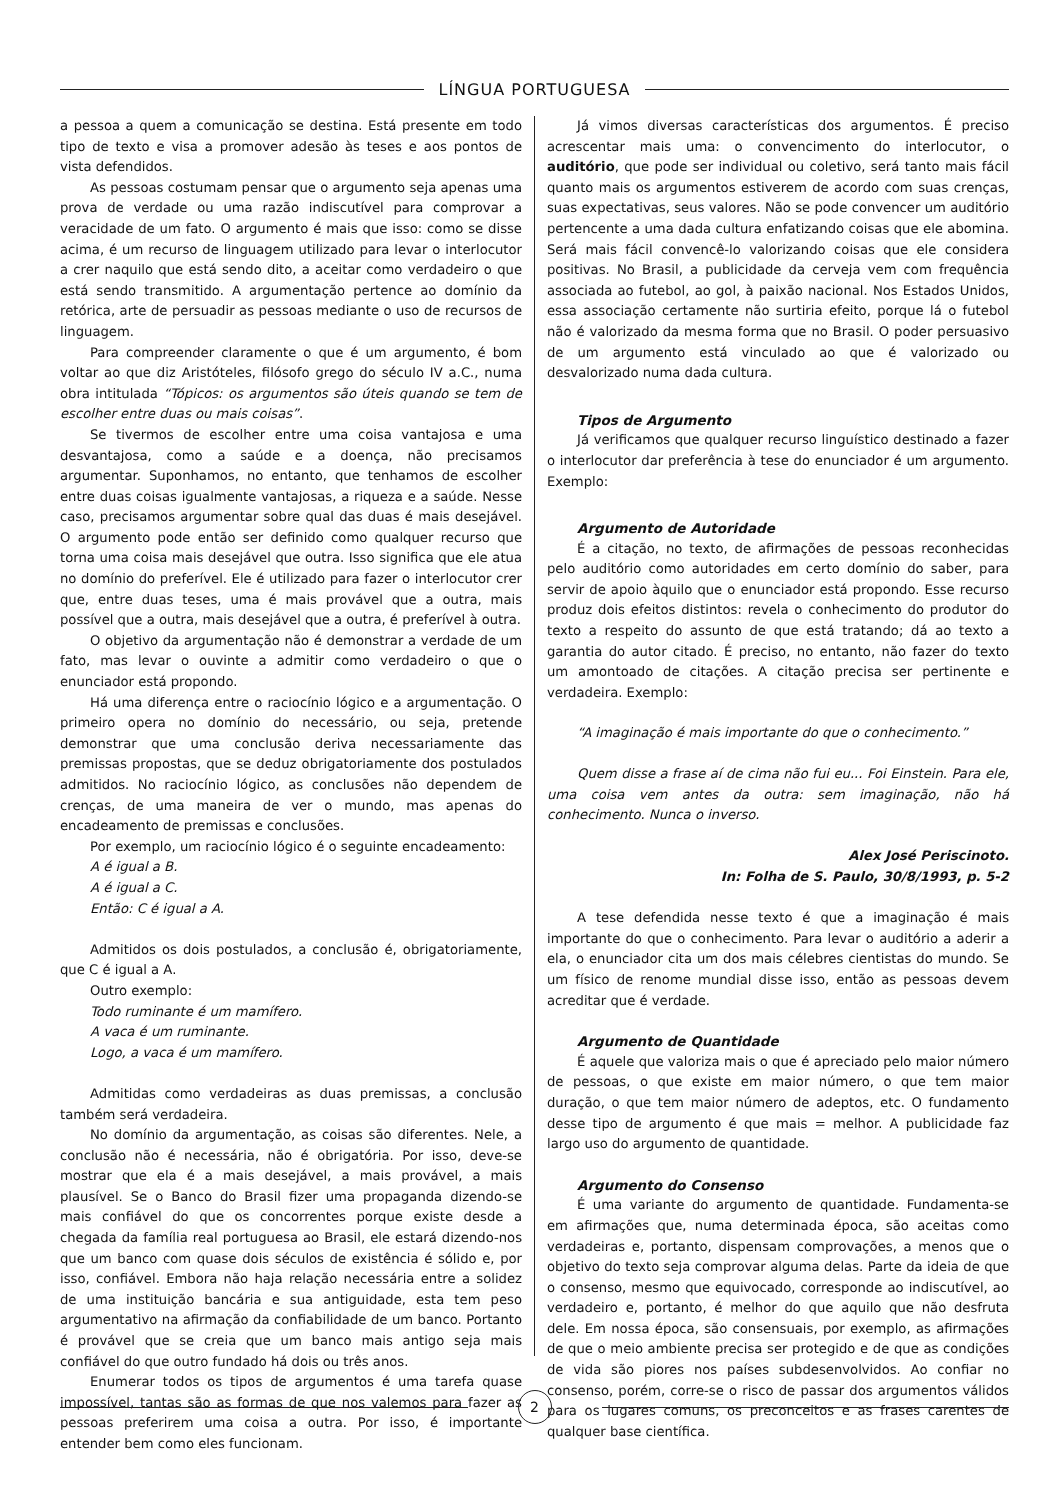LÍNGUA PORTUGUESA
a pessoa a quem a comunicação se destina. Está presente em todo tipo de texto e visa a promover adesão às teses e aos pontos de vista defendidos.
As pessoas costumam pensar que o argumento seja apenas uma prova de verdade ou uma razão indiscutível para comprovar a veracidade de um fato. O argumento é mais que isso: como se disse acima, é um recurso de linguagem utilizado para levar o interlocutor a crer naquilo que está sendo dito, a aceitar como verdadeiro o que está sendo transmitido. A argumentação pertence ao domínio da retórica, arte de persuadir as pessoas mediante o uso de recursos de linguagem.
Para compreender claramente o que é um argumento, é bom voltar ao que diz Aristóteles, filósofo grego do século IV a.C., numa obra intitulada “Tópicos: os argumentos são úteis quando se tem de escolher entre duas ou mais coisas”.
Se tivermos de escolher entre uma coisa vantajosa e uma desvantajosa, como a saúde e a doença, não precisamos argumentar. Suponhamos, no entanto, que tenhamos de escolher entre duas coisas igualmente vantajosas, a riqueza e a saúde. Nesse caso, precisamos argumentar sobre qual das duas é mais desejável. O argumento pode então ser definido como qualquer recurso que torna uma coisa mais desejável que outra. Isso significa que ele atua no domínio do preferível. Ele é utilizado para fazer o interlocutor crer que, entre duas teses, uma é mais provável que a outra, mais possível que a outra, mais desejável que a outra, é preferível à outra.
O objetivo da argumentação não é demonstrar a verdade de um fato, mas levar o ouvinte a admitir como verdadeiro o que o enunciador está propondo.
Há uma diferença entre o raciocínio lógico e a argumentação. O primeiro opera no domínio do necessário, ou seja, pretende demonstrar que uma conclusão deriva necessariamente das premissas propostas, que se deduz obrigatoriamente dos postulados admitidos. No raciocínio lógico, as conclusões não dependem de crenças, de uma maneira de ver o mundo, mas apenas do encadeamento de premissas e conclusões.
Por exemplo, um raciocínio lógico é o seguinte encadeamento:
A é igual a B.
A é igual a C.
Então: C é igual a A.
Admitidos os dois postulados, a conclusão é, obrigatoriamente, que C é igual a A.
Outro exemplo:
Todo ruminante é um mamífero.
A vaca é um ruminante.
Logo, a vaca é um mamífero.
Admitidas como verdadeiras as duas premissas, a conclusão também será verdadeira.
No domínio da argumentação, as coisas são diferentes. Nele, a conclusão não é necessária, não é obrigatória. Por isso, deve-se mostrar que ela é a mais desejável, a mais provável, a mais plausível. Se o Banco do Brasil fizer uma propaganda dizendo-se mais confiável do que os concorrentes porque existe desde a chegada da família real portuguesa ao Brasil, ele estará dizendo-nos que um banco com quase dois séculos de existência é sólido e, por isso, confiável. Embora não haja relação necessária entre a solidez de uma instituição bancária e sua antiguidade, esta tem peso argumentativo na afirmação da confiabilidade de um banco. Portanto é provável que se creia que um banco mais antigo seja mais confiável do que outro fundado há dois ou três anos.
Enumerar todos os tipos de argumentos é uma tarefa quase impossível, tantas são as formas de que nos valemos para fazer as pessoas preferirem uma coisa a outra. Por isso, é importante entender bem como eles funcionam.
Já vimos diversas características dos argumentos. É preciso acrescentar mais uma: o convencimento do interlocutor, o auditório, que pode ser individual ou coletivo, será tanto mais fácil quanto mais os argumentos estiverem de acordo com suas crenças, suas expectativas, seus valores. Não se pode convencer um auditório pertencente a uma dada cultura enfatizando coisas que ele abomina. Será mais fácil convencê-lo valorizando coisas que ele considera positivas. No Brasil, a publicidade da cerveja vem com frequência associada ao futebol, ao gol, à paixão nacional. Nos Estados Unidos, essa associação certamente não surtiria efeito, porque lá o futebol não é valorizado da mesma forma que no Brasil. O poder persuasivo de um argumento está vinculado ao que é valorizado ou desvalorizado numa dada cultura.
Tipos de Argumento
Já verificamos que qualquer recurso linguístico destinado a fazer o interlocutor dar preferência à tese do enunciador é um argumento. Exemplo:
Argumento de Autoridade
É a citação, no texto, de afirmações de pessoas reconhecidas pelo auditório como autoridades em certo domínio do saber, para servir de apoio àquilo que o enunciador está propondo. Esse recurso produz dois efeitos distintos: revela o conhecimento do produtor do texto a respeito do assunto de que está tratando; dá ao texto a garantia do autor citado. É preciso, no entanto, não fazer do texto um amontoado de citações. A citação precisa ser pertinente e verdadeira. Exemplo:
“A imaginação é mais importante do que o conhecimento.”
Quem disse a frase aí de cima não fui eu... Foi Einstein. Para ele, uma coisa vem antes da outra: sem imaginação, não há conhecimento. Nunca o inverso.
Alex José Periscinoto.
In: Folha de S. Paulo, 30/8/1993, p. 5-2
A tese defendida nesse texto é que a imaginação é mais importante do que o conhecimento. Para levar o auditório a aderir a ela, o enunciador cita um dos mais célebres cientistas do mundo. Se um físico de renome mundial disse isso, então as pessoas devem acreditar que é verdade.
Argumento de Quantidade
É aquele que valoriza mais o que é apreciado pelo maior número de pessoas, o que existe em maior número, o que tem maior duração, o que tem maior número de adeptos, etc. O fundamento desse tipo de argumento é que mais = melhor. A publicidade faz largo uso do argumento de quantidade.
Argumento do Consenso
É uma variante do argumento de quantidade. Fundamenta-se em afirmações que, numa determinada época, são aceitas como verdadeiras e, portanto, dispensam comprovações, a menos que o objetivo do texto seja comprovar alguma delas. Parte da ideia de que o consenso, mesmo que equivocado, corresponde ao indiscutível, ao verdadeiro e, portanto, é melhor do que aquilo que não desfruta dele. Em nossa época, são consensuais, por exemplo, as afirmações de que o meio ambiente precisa ser protegido e de que as condições de vida são piores nos países subdesenvolvidos. Ao confiar no consenso, porém, corre-se o risco de passar dos argumentos válidos para os lugares comuns, os preconceitos e as frases carentes de qualquer base científica.
2